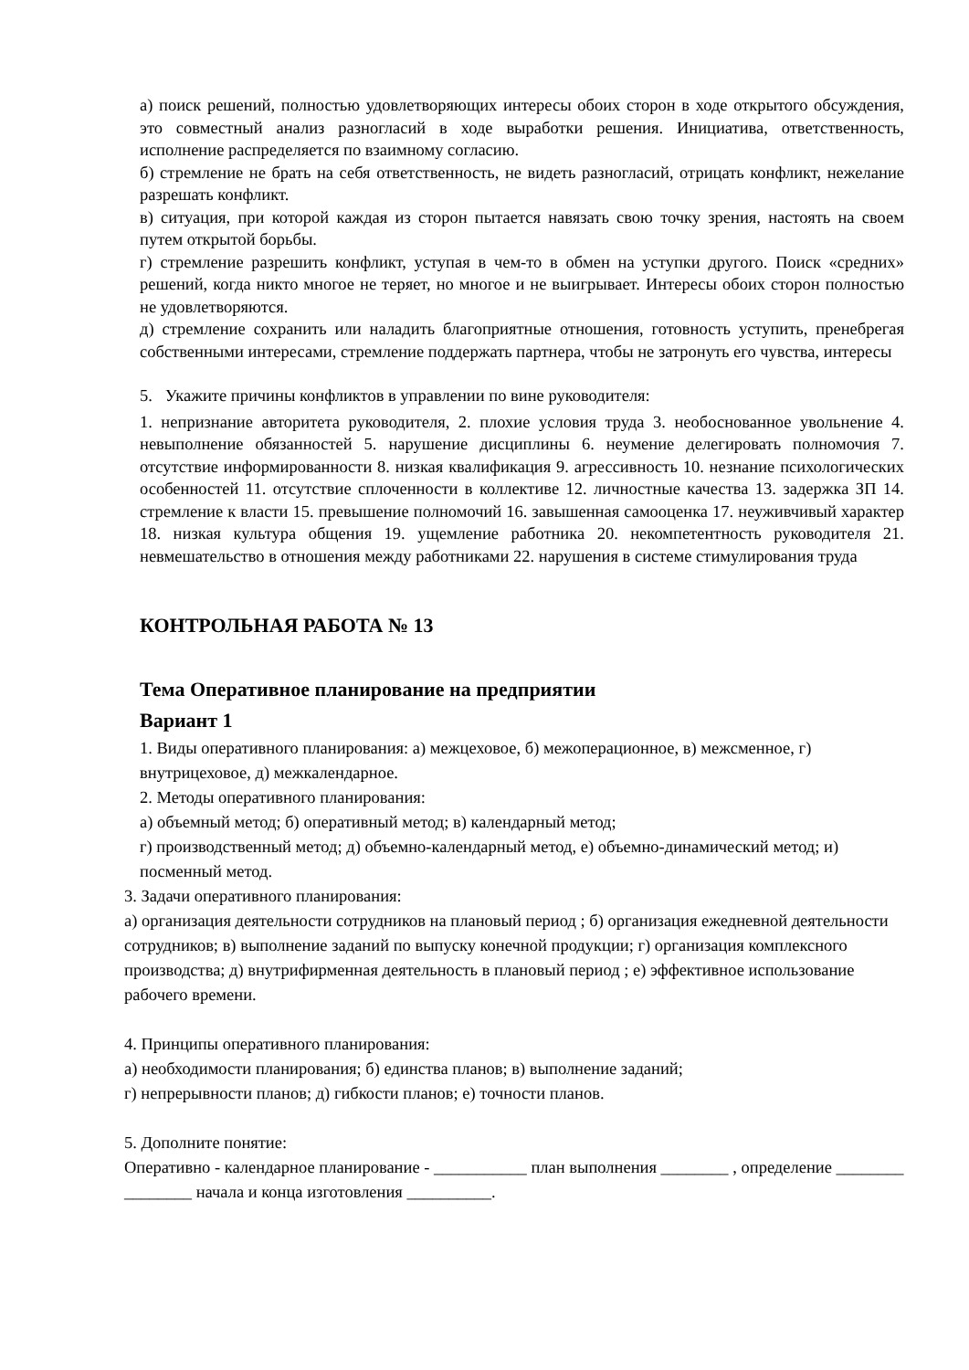а) поиск решений, полностью удовлетворяющих интересы обоих сторон в ходе открытого обсуждения, это совместный анализ разногласий в ходе выработки решения. Инициатива, ответственность, исполнение распределяется по взаимному согласию.
б) стремление не брать на себя ответственность, не видеть разногласий, отрицать конфликт, нежелание разрешать конфликт.
в) ситуация, при которой каждая из сторон пытается навязать свою точку зрения, настоять на своем путем открытой борьбы.
г) стремление разрешить конфликт, уступая в чем-то в обмен на уступки другого. Поиск «средних» решений, когда никто многое не теряет, но многое и не выигрывает. Интересы обоих сторон полностью не удовлетворяются.
д) стремление сохранить или наладить благоприятные отношения, готовность уступить, пренебрегая собственными интересами, стремление поддержать партнера, чтобы не затронуть его чувства, интересы
5. Укажите причины конфликтов в управлении по вине руководителя:
1. непризнание авторитета руководителя, 2. плохие условия труда 3. необоснованное увольнение 4. невыполнение обязанностей 5. нарушение дисциплины 6. неумение делегировать полномочия 7. отсутствие информированности 8. низкая квалификация 9. агрессивность 10. незнание психологических особенностей 11. отсутствие сплоченности в коллективе 12. личностные качества 13. задержка ЗП 14. стремление к власти 15. превышение полномочий 16. завышенная самооценка 17. неуживчивый характер 18. низкая культура общения 19. ущемление работника 20. некомпетентность руководителя 21. невмешательство в отношения между работниками 22. нарушения в системе стимулирования труда
КОНТРОЛЬНАЯ РАБОТА № 13
Тема Оперативное планирование на предприятии
Вариант 1
1. Виды оперативного планирования: а) межцеховое, б) межоперационное, в) межсменное, г) внутрицеховое, д) межкалендарное.
2. Методы оперативного планирования:
а) объемный метод; б) оперативный метод; в) календарный метод;
г) производственный метод; д) объемно-календарный метод, е) объемно-динамический метод; и) посменный метод.
3. Задачи оперативного планирования:
а) организация деятельности сотрудников на плановый период ; б) организация ежедневной деятельности сотрудников; в) выполнение заданий по выпуску конечной продукции; г) организация комплексного производства; д) внутрифирменная деятельность в плановый период ; е) эффективное использование рабочего времени.
4. Принципы оперативного планирования:
а) необходимости планирования; б) единства планов; в) выполнение заданий;
г) непрерывности планов; д) гибкости планов; е) точности планов.
5. Дополните понятие:
Оперативно - календарное планирование - ___________ план выполнения ________ , определение ________ ________ начала и конца изготовления __________.